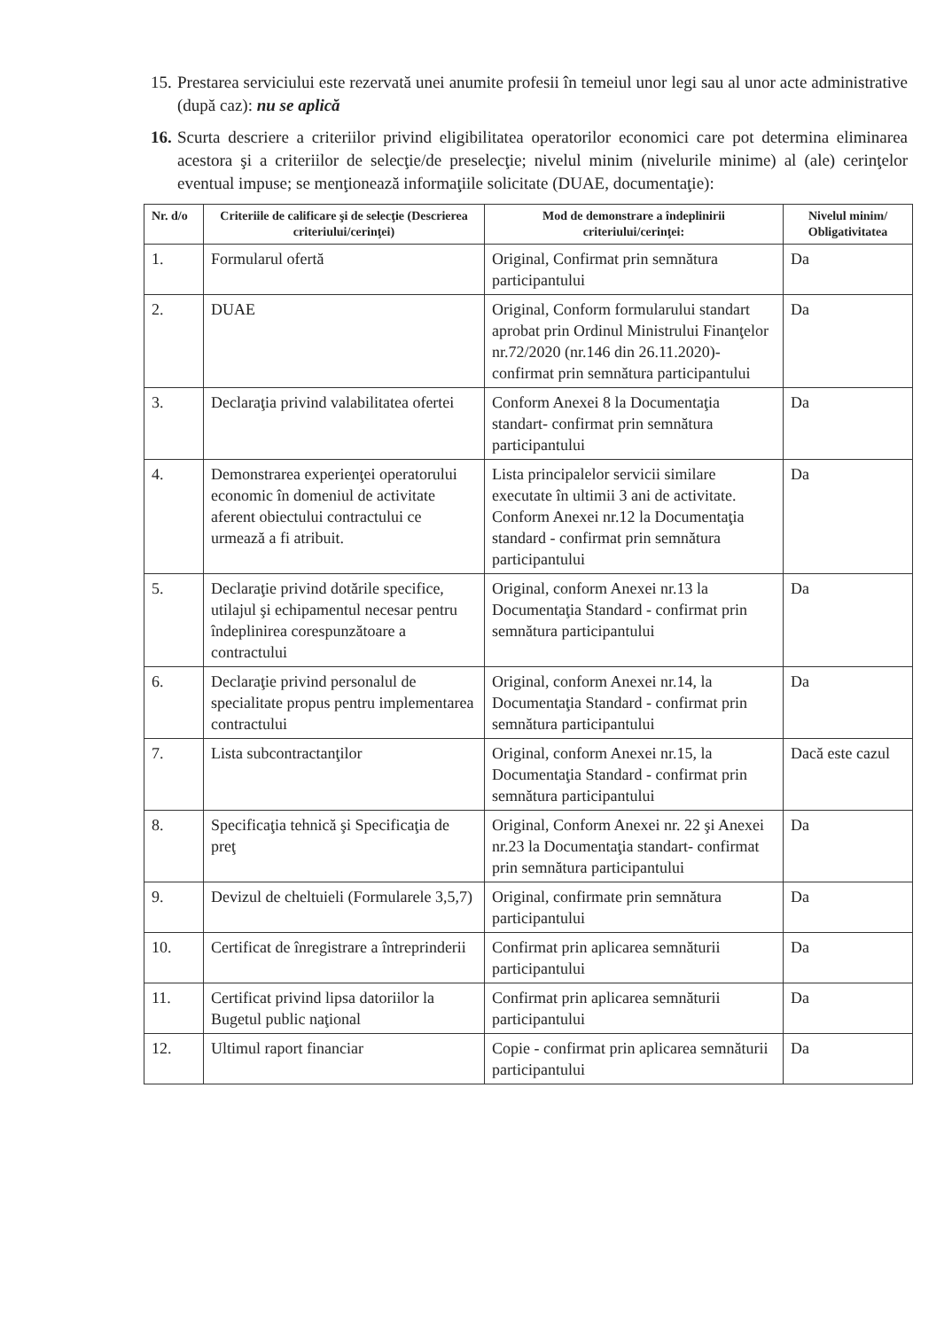15. Prestarea serviciului este rezervată unei anumite profesii în temeiul unor legi sau al unor acte administrative (după caz): nu se aplică
16. Scurta descriere a criteriilor privind eligibilitatea operatorilor economici care pot determina eliminarea acestora şi a criteriilor de selecţie/de preselecţie; nivelul minim (nivelurile minime) al (ale) cerinţelor eventual impuse; se menţionează informaţiile solicitate (DUAE, documentaţie):
| Nr. d/o | Criteriile de calificare şi de selecţie (Descrierea criteriului/cerinţei) | Mod de demonstrare a îndeplinirii criteriului/cerinţei: | Nivelul minim/ Obligativitatea |
| --- | --- | --- | --- |
| 1. | Formularul ofertă | Original, Confirmat prin semnătura participantului | Da |
| 2. | DUAE | Original, Conform formularului standart aprobat prin Ordinul Ministrului Finanţelor nr.72/2020 (nr.146 din 26.11.2020)- confirmat prin semnătura participantului | Da |
| 3. | Declaraţia privind valabilitatea ofertei | Conform Anexei 8 la Documentaţia standart- confirmat prin semnătura participantului | Da |
| 4. | Demonstrarea experienţei operatorului economic în domeniul de activitate aferent obiectului contractului ce urmează a fi atribuit. | Lista principalelor servicii similare executate în ultimii 3 ani de activitate. Conform Anexei nr.12 la Documentaţia standard - confirmat prin semnătura participantului | Da |
| 5. | Declaraţie privind dotările specifice, utilajul şi echipamentul necesar pentru îndeplinirea corespunzătoare a contractului | Original, conform Anexei nr.13 la Documentaţia Standard - confirmat prin semnătura participantului | Da |
| 6. | Declaraţie privind personalul de specialitate propus pentru implementarea contractului | Original, conform Anexei nr.14, la Documentaţia Standard - confirmat prin semnătura participantului | Da |
| 7. | Lista subcontractanţilor | Original, conform Anexei nr.15, la Documentaţia Standard - confirmat prin semnătura participantului | Dacă este cazul |
| 8. | Specificaţia tehnică şi Specificaţia de preţ | Original, Conform Anexei nr. 22 şi Anexei nr.23 la Documentaţia standart- confirmat prin semnătura participantului | Da |
| 9. | Devizul de cheltuieli (Formularele 3,5,7) | Original, confirmate prin semnătura participantului | Da |
| 10. | Certificat de înregistrare a întreprinderii | Confirmat prin aplicarea semnăturii participantului | Da |
| 11. | Certificat privind lipsa datoriilor la Bugetul public naţional | Confirmat prin aplicarea semnăturii participantului | Da |
| 12. | Ultimul raport financiar | Copie - confirmat prin aplicarea semnăturii participantului | Da |